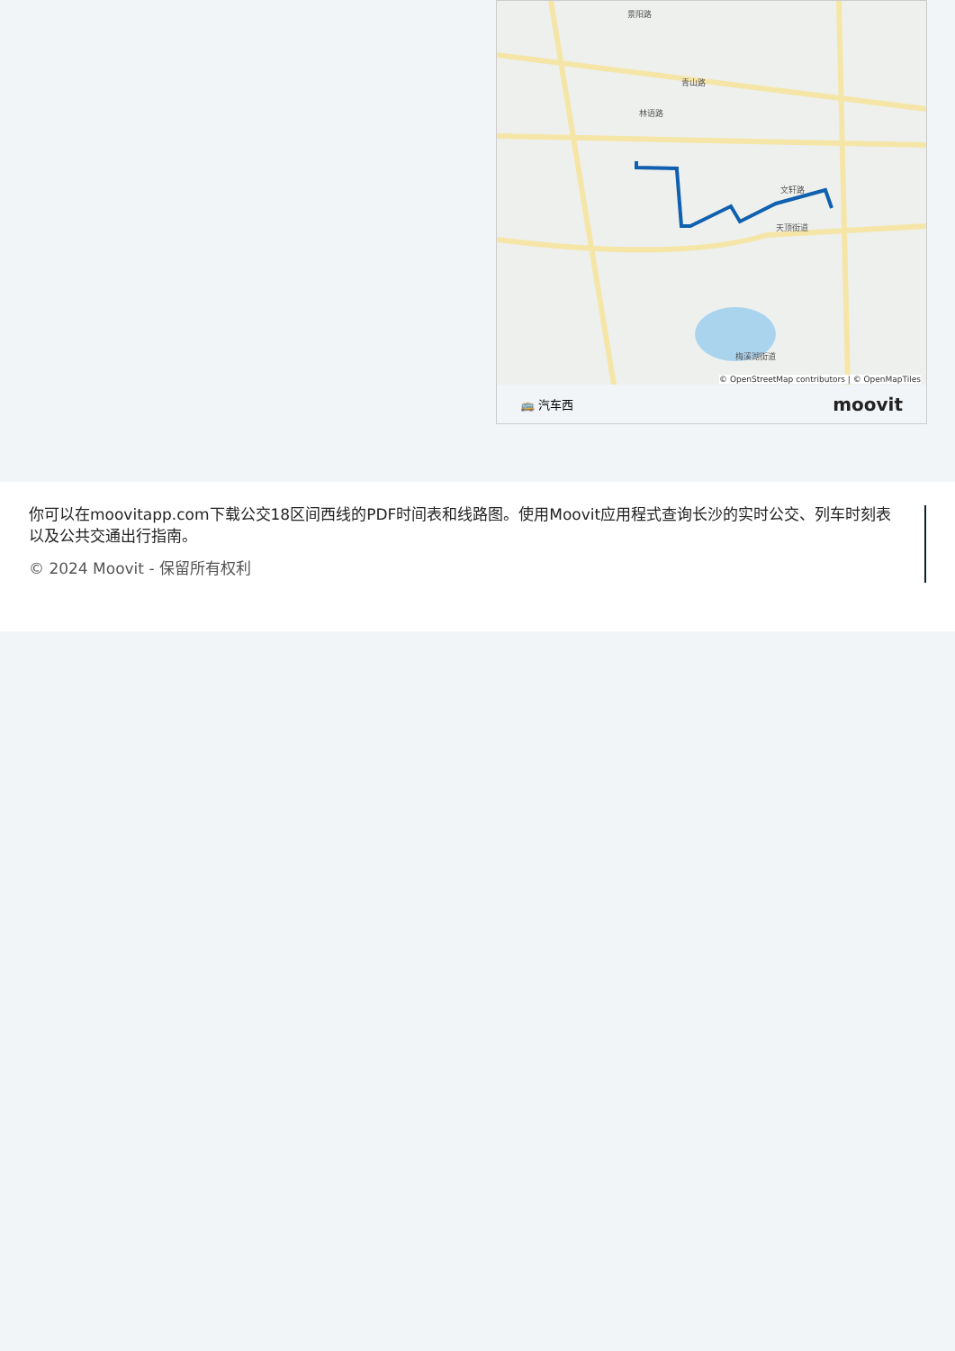景阳路
青山路
林语路
文轩路
天顶街道
梅溪湖街道
© OpenStreetMap contributors | © OpenMapTiles
🚌 汽车西 moovit
你可以在moovitapp.com下载公交18区间西线的PDF时间表和线路图。使用Moovit应用程式查询长沙的实时公交、列车时刻表以及公共交通出行指南。
© 2024 Moovit - 保留所有权利